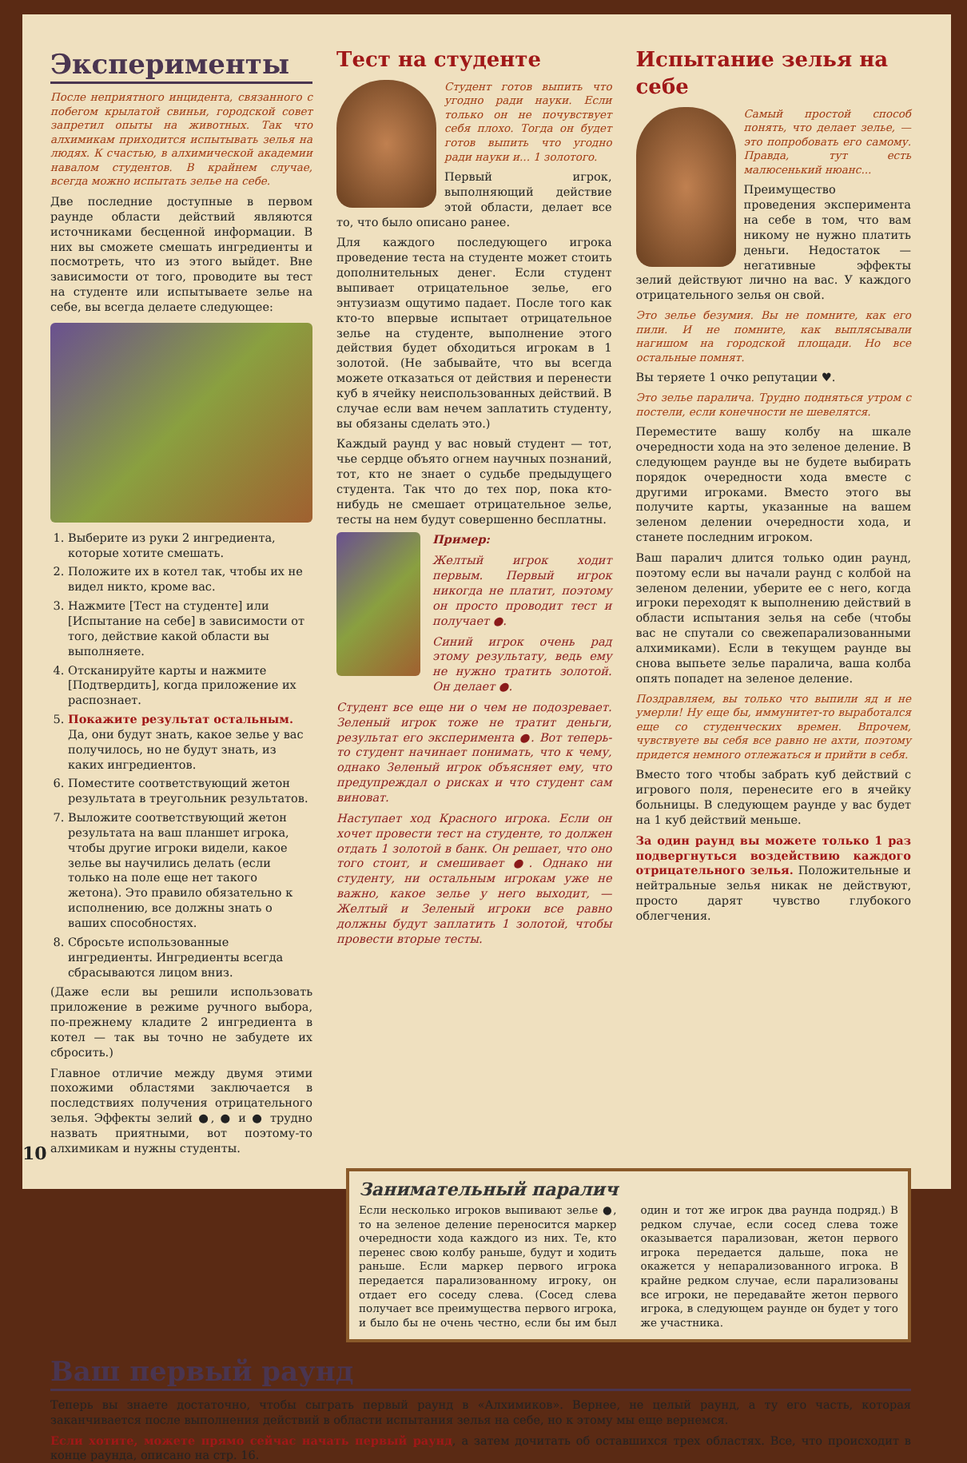Эксперименты
После неприятного инцидента, связанного с побегом крылатой свиньи, городской совет запретил опыты на животных. Так что алхимикам приходится испытывать зелья на людях. К счастью, в алхимической академии навалом студентов. В крайнем случае, всегда можно испытать зелье на себе.
Две последние доступные в первом раунде области действий являются источниками бесценной информации. В них вы сможете смешать ингредиенты и посмотреть, что из этого выйдет. Вне зависимости от того, проводите вы тест на студенте или испытываете зелье на себе, вы всегда делаете следующее:
1. Выберите из руки 2 ингредиента, которые хотите смешать.
2. Положите их в котел так, чтобы их не видел никто, кроме вас.
3. Нажмите [Тест на студенте] или [Испытание на себе] в зависимости от того, действие какой области вы выполняете.
4. Отсканируйте карты и нажмите [Подтвердить], когда приложение их распознает.
5. Покажите результат остальным. Да, они будут знать, какое зелье у вас получилось, но не будут знать, из каких ингредиентов.
6. Поместите соответствующий жетон результата в треугольник результатов.
7. Выложите соответствующий жетон результата на ваш планшет игрока, чтобы другие игроки видели, какое зелье вы научились делать (если только на поле еще нет такого жетона). Это правило обязательно к исполнению, все должны знать о ваших способностях.
8. Сбросьте использованные ингредиенты. Ингредиенты всегда сбрасываются лицом вниз.
(Даже если вы решили использовать приложение в режиме ручного выбора, по-прежнему кладите 2 ингредиента в котел — так вы точно не забудете их сбросить.)
Главное отличие между двумя этими похожими областями заключается в последствиях получения отрицательного зелья. Эффекты зелий ●, ● и ● трудно назвать приятными, вот поэтому-то алхимикам и нужны студенты.
Тест на студенте
Студент готов выпить что угодно ради науки. Если только он не почувствует себя плохо. Тогда он будет готов выпить что угодно ради науки и... 1 золотого.
Первый игрок, выполняющий действие этой области, делает все то, что было описано ранее.
Для каждого последующего игрока проведение теста на студенте может стоить дополнительных денег. Если студент выпивает отрицательное зелье, его энтузиазм ощутимо падает. После того как кто-то впервые испытает отрицательное зелье на студенте, выполнение этого действия будет обходиться игрокам в 1 золотой. (Не забывайте, что вы всегда можете отказаться от действия и перенести куб в ячейку неиспользованных действий. В случае если вам нечем заплатить студенту, вы обязаны сделать это.)
Каждый раунд у вас новый студент — тот, чье сердце объято огнем научных познаний, тот, кто не знает о судьбе предыдущего студента. Так что до тех пор, пока кто-нибудь не смешает отрицательное зелье, тесты на нем будут совершенно бесплатны.
Пример:
Желтый игрок ходит первым. Первый игрок никогда не платит, поэтому он просто проводит тест и получает ●.
Синий игрок очень рад этому результату, ведь ему не нужно тратить золотой. Он делает ●.
Студент все еще ни о чем не подозревает. Зеленый игрок тоже не тратит деньги, результат его эксперимента ●. Вот теперь-то студент начинает понимать, что к чему, однако Зеленый игрок объясняет ему, что предупреждал о рисках и что студент сам виноват.
Наступает ход Красного игрока. Если он хочет провести тест на студенте, то должен отдать 1 золотой в банк. Он решает, что оно того стоит, и смешивает ●. Однако ни студенту, ни остальным игрокам уже не важно, какое зелье у него выходит, — Желтый и Зеленый игроки все равно должны будут заплатить 1 золотой, чтобы провести вторые тесты.
Испытание зелья на себе
Самый простой способ понять, что делает зелье, — это попробовать его самому. Правда, тут есть малюсенький нюанс...
Преимущество проведения эксперимента на себе в том, что вам никому не нужно платить деньги. Недостаток — негативные эффекты зелий действуют лично на вас. У каждого отрицательного зелья он свой.
Это зелье безумия. Вы не помните, как его пили. И не помните, как выплясывали нагишом на городской площади. Но все остальные помнят.
Вы теряете 1 очко репутации ♥.
Это зелье паралича. Трудно подняться утром с постели, если конечности не шевелятся.
Переместите вашу колбу на шкале очередности хода на это зеленое деление. В следующем раунде вы не будете выбирать порядок очередности хода вместе с другими игроками. Вместо этого вы получите карты, указанные на вашем зеленом делении очередности хода, и станете последним игроком.
Ваш паралич длится только один раунд, поэтому если вы начали раунд с колбой на зеленом делении, уберите ее с него, когда игроки переходят к выполнению действий в области испытания зелья на себе (чтобы вас не спутали со свежепарализованными алхимиками). Если в текущем раунде вы снова выпьете зелье паралича, ваша колба опять попадет на зеленое деление.
Поздравляем, вы только что выпили яд и не умерли! Ну еще бы, иммунитет-то выработался еще со студенческих времен. Впрочем, чувствуете вы себя все равно не ахти, поэтому придется немного отлежаться и прийти в себя.
Вместо того чтобы забрать куб действий с игрового поля, перенесите его в ячейку больницы. В следующем раунде у вас будет на 1 куб действий меньше.
За один раунд вы можете только 1 раз подвергнуться воздействию каждого отрицательного зелья. Положительные и нейтральные зелья никак не действуют, просто дарят чувство глубокого облегчения.
Занимательный паралич
Если несколько игроков выпивают зелье ●, то на зеленое деление переносится маркер очередности хода каждого из них. Те, кто перенес свою колбу раньше, будут и ходить раньше. Если маркер первого игрока передается парализованному игроку, он отдает его соседу слева. (Сосед слева получает все преимущества первого игрока, и было бы не очень честно, если бы им был один и тот же игрок два раунда подряд.) В редком случае, если сосед слева тоже оказывается парализован, жетон первого игрока передается дальше, пока не окажется у непарализованного игрока. В крайне редком случае, если парализованы все игроки, не передавайте жетон первого игрока, в следующем раунде он будет у того же участника.
Ваш первый раунд
Теперь вы знаете достаточно, чтобы сыграть первый раунд в «Алхимиков». Вернее, не целый раунд, а ту его часть, которая заканчивается после выполнения действий в области испытания зелья на себе, но к этому мы еще вернемся.
Если хотите, можете прямо сейчас начать первый раунд, а затем дочитать об оставшихся трех областях. Все, что происходит в конце раунда, описано на стр. 16.
10